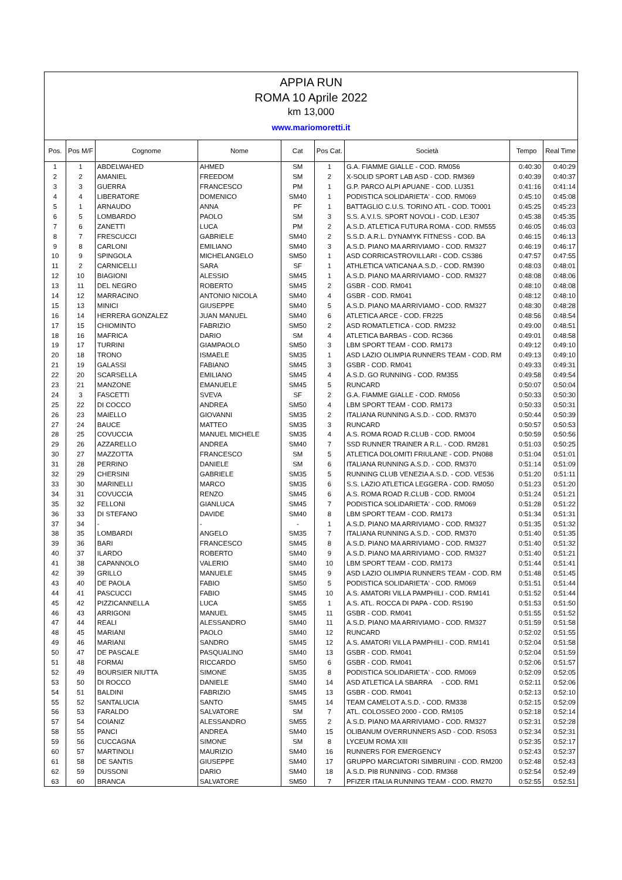APPIA RUN
ROMA 10 Aprile 2022
km 13,000
www.mariomoretti.it
| Pos. | Pos M/F | Cognome | Nome | Cat | Pos Cat. | Società | Tempo | Real Time |
| --- | --- | --- | --- | --- | --- | --- | --- | --- |
| 1 | 1 | ABDELWAHED | AHMED | SM | 1 | G.A. FIAMME GIALLE - COD. RM056 | 0:40:30 | 0:40:29 |
| 2 | 2 | AMANIEL | FREEDOM | SM | 2 | X-SOLID SPORT LAB ASD - COD. RM369 | 0:40:39 | 0:40:37 |
| 3 | 3 | GUERRA | FRANCESCO | PM | 1 | G.P. PARCO ALPI APUANE - COD. LU351 | 0:41:16 | 0:41:14 |
| 4 | 4 | LIBERATORE | DOMENICO | SM40 | 1 | PODISTICA SOLIDARIETA' - COD. RM069 | 0:45:10 | 0:45:08 |
| 5 | 1 | ARNAUDO | ANNA | PF | 1 | BATTAGLIO C.U.S. TORINO ATL - COD. TO001 | 0:45:25 | 0:45:23 |
| 6 | 5 | LOMBARDO | PAOLO | SM | 3 | S.S. A.V.I.S. SPORT NOVOLI - COD. LE307 | 0:45:38 | 0:45:35 |
| 7 | 6 | ZANETTI | LUCA | PM | 2 | A.S.D. ATLETICA FUTURA ROMA - COD. RM555 | 0:46:05 | 0:46:03 |
| 8 | 7 | FRESCUCCI | GABRIELE | SM40 | 2 | S.S.D. A.R.L. DYNAMYK FITNESS - COD. BA | 0:46:15 | 0:46:13 |
| 9 | 8 | CARLONI | EMILIANO | SM40 | 3 | A.S.D. PIANO MA ARRIVIAMO - COD. RM327 | 0:46:19 | 0:46:17 |
| 10 | 9 | SPINGOLA | MICHELANGELO | SM50 | 1 | ASD CORRICASTROVILLARI - COD. CS386 | 0:47:57 | 0:47:55 |
| 11 | 2 | CARNICELLI | SARA | SF | 1 | ATHLETICA VATICANA A.S.D. - COD. RM390 | 0:48:03 | 0:48:01 |
| 12 | 10 | BIAGIONI | ALESSIO | SM45 | 1 | A.S.D. PIANO MA ARRIVIAMO - COD. RM327 | 0:48:08 | 0:48:06 |
| 13 | 11 | DEL NEGRO | ROBERTO | SM45 | 2 | GSBR - COD. RM041 | 0:48:10 | 0:48:08 |
| 14 | 12 | MARRACINO | ANTONIO NICOLA | SM40 | 4 | GSBR - COD. RM041 | 0:48:12 | 0:48:10 |
| 15 | 13 | MINICI | GIUSEPPE | SM40 | 5 | A.S.D. PIANO MA ARRIVIAMO - COD. RM327 | 0:48:30 | 0:48:28 |
| 16 | 14 | HERRERA GONZALEZ | JUAN MANUEL | SM40 | 6 | ATLETICA ARCE - COD. FR225 | 0:48:56 | 0:48:54 |
| 17 | 15 | CHIOMINTO | FABRIZIO | SM50 | 2 | ASD ROMATLETICA - COD. RM232 | 0:49:00 | 0:48:51 |
| 18 | 16 | MAFRICA | DARIO | SM | 4 | ATLETICA BARBAS - COD. RC366 | 0:49:01 | 0:48:58 |
| 19 | 17 | TURRINI | GIAMPAOLO | SM50 | 3 | LBM SPORT TEAM - COD. RM173 | 0:49:12 | 0:49:10 |
| 20 | 18 | TRONO | ISMAELE | SM35 | 1 | ASD LAZIO OLIMPIA RUNNERS TEAM - COD. RM | 0:49:13 | 0:49:10 |
| 21 | 19 | GALASSI | FABIANO | SM45 | 3 | GSBR - COD. RM041 | 0:49:33 | 0:49:31 |
| 22 | 20 | SCARSELLA | EMILIANO | SM45 | 4 | A.S.D. GO RUNNING - COD. RM355 | 0:49:58 | 0:49:54 |
| 23 | 21 | MANZONE | EMANUELE | SM45 | 5 | RUNCARD | 0:50:07 | 0:50:04 |
| 24 | 3 | FASCETTI | SVEVA | SF | 2 | G.A. FIAMME GIALLE - COD. RM056 | 0:50:33 | 0:50:30 |
| 25 | 22 | DI COCCO | ANDREA | SM50 | 4 | LBM SPORT TEAM - COD. RM173 | 0:50:33 | 0:50:31 |
| 26 | 23 | MAIELLO | GIOVANNI | SM35 | 2 | ITALIANA RUNNING A.S.D. - COD. RM370 | 0:50:44 | 0:50:39 |
| 27 | 24 | BAUCE | MATTEO | SM35 | 3 | RUNCARD | 0:50:57 | 0:50:53 |
| 28 | 25 | COVUCCIA | MANUEL MICHELE | SM35 | 4 | A.S. ROMA ROAD R.CLUB - COD. RM004 | 0:50:59 | 0:50:56 |
| 29 | 26 | AZZARELLO | ANDREA | SM40 | 7 | SSD RUNNER TRAINER A R.L. - COD. RM281 | 0:51:03 | 0:50:25 |
| 30 | 27 | MAZZOTTA | FRANCESCO | SM | 5 | ATLETICA DOLOMITI FRIULANE - COD. PN088 | 0:51:04 | 0:51:01 |
| 31 | 28 | PERRINO | DANIELE | SM | 6 | ITALIANA RUNNING A.S.D. - COD. RM370 | 0:51:14 | 0:51:09 |
| 32 | 29 | CHERSINI | GABRIELE | SM35 | 5 | RUNNING CLUB VENEZIA A.S.D. - COD. VE536 | 0:51:20 | 0:51:11 |
| 33 | 30 | MARINELLI | MARCO | SM35 | 6 | S.S. LAZIO ATLETICA LEGGERA - COD. RM050 | 0:51:23 | 0:51:20 |
| 34 | 31 | COVUCCIA | RENZO | SM45 | 6 | A.S. ROMA ROAD R.CLUB - COD. RM004 | 0:51:24 | 0:51:21 |
| 35 | 32 | FELLONI | GIANLUCA | SM45 | 7 | PODISTICA SOLIDARIETA' - COD. RM069 | 0:51:28 | 0:51:22 |
| 36 | 33 | DI STEFANO | DAVIDE | SM40 | 8 | LBM SPORT TEAM - COD. RM173 | 0:51:34 | 0:51:31 |
| 37 | 34 | - | - | - | 1 | A.S.D. PIANO MA ARRIVIAMO - COD. RM327 | 0:51:35 | 0:51:32 |
| 38 | 35 | LOMBARDI | ANGELO | SM35 | 7 | ITALIANA RUNNING A.S.D. - COD. RM370 | 0:51:40 | 0:51:35 |
| 39 | 36 | BARI | FRANCESCO | SM45 | 8 | A.S.D. PIANO MA ARRIVIAMO - COD. RM327 | 0:51:40 | 0:51:32 |
| 40 | 37 | ILARDO | ROBERTO | SM40 | 9 | A.S.D. PIANO MA ARRIVIAMO - COD. RM327 | 0:51:40 | 0:51:21 |
| 41 | 38 | CAPANNOLO | VALERIO | SM40 | 10 | LBM SPORT TEAM - COD. RM173 | 0:51:44 | 0:51:41 |
| 42 | 39 | GRILLO | MANUELE | SM45 | 9 | ASD LAZIO OLIMPIA RUNNERS TEAM - COD. RM | 0:51:48 | 0:51:45 |
| 43 | 40 | DE PAOLA | FABIO | SM50 | 5 | PODISTICA SOLIDARIETA' - COD. RM069 | 0:51:51 | 0:51:44 |
| 44 | 41 | PASCUCCI | FABIO | SM45 | 10 | A.S. AMATORI VILLA PAMPHILI - COD. RM141 | 0:51:52 | 0:51:44 |
| 45 | 42 | PIZZICANNELLA | LUCA | SM55 | 1 | A.S. ATL. ROCCA DI PAPA - COD. RS190 | 0:51:53 | 0:51:50 |
| 46 | 43 | ARRIGONI | MANUEL | SM45 | 11 | GSBR - COD. RM041 | 0:51:55 | 0:51:52 |
| 47 | 44 | REALI | ALESSANDRO | SM40 | 11 | A.S.D. PIANO MA ARRIVIAMO - COD. RM327 | 0:51:59 | 0:51:58 |
| 48 | 45 | MARIANI | PAOLO | SM40 | 12 | RUNCARD | 0:52:02 | 0:51:55 |
| 49 | 46 | MARIANI | SANDRO | SM45 | 12 | A.S. AMATORI VILLA PAMPHILI - COD. RM141 | 0:52:04 | 0:51:58 |
| 50 | 47 | DE PASCALE | PASQUALINO | SM40 | 13 | GSBR - COD. RM041 | 0:52:04 | 0:51:59 |
| 51 | 48 | FORMAI | RICCARDO | SM50 | 6 | GSBR - COD. RM041 | 0:52:06 | 0:51:57 |
| 52 | 49 | BOURSIER NIUTTA | SIMONE | SM35 | 8 | PODISTICA SOLIDARIETA' - COD. RM069 | 0:52:09 | 0:52:05 |
| 53 | 50 | DI ROCCO | DANIELE | SM40 | 14 | ASD ATLETICA LA SBARRA - COD. RM1 | 0:52:11 | 0:52:06 |
| 54 | 51 | BALDINI | FABRIZIO | SM45 | 13 | GSBR - COD. RM041 | 0:52:13 | 0:52:10 |
| 55 | 52 | SANTALUCIA | SANTO | SM45 | 14 | TEAM CAMELOT A.S.D. - COD. RM338 | 0:52:15 | 0:52:09 |
| 56 | 53 | FARALDO | SALVATORE | SM | 7 | ATL. COLOSSEO 2000 - COD. RM105 | 0:52:18 | 0:52:14 |
| 57 | 54 | COIANIZ | ALESSANDRO | SM55 | 2 | A.S.D. PIANO MA ARRIVIAMO - COD. RM327 | 0:52:31 | 0:52:28 |
| 58 | 55 | PANCI | ANDREA | SM40 | 15 | OLIBANUM OVERRUNNERS ASD - COD. RS053 | 0:52:34 | 0:52:31 |
| 59 | 56 | CUCCAGNA | SIMONE | SM | 8 | LYCEUM ROMA XIII | 0:52:35 | 0:52:17 |
| 60 | 57 | MARTINOLI | MAURIZIO | SM40 | 16 | RUNNERS FOR EMERGENCY | 0:52:43 | 0:52:37 |
| 61 | 58 | DE SANTIS | GIUSEPPE | SM40 | 17 | GRUPPO MARCIATORI SIMBRUINI - COD. RM200 | 0:52:48 | 0:52:43 |
| 62 | 59 | DUSSONI | DARIO | SM40 | 18 | A.S.D. PI8 RUNNING - COD. RM368 | 0:52:54 | 0:52:49 |
| 63 | 60 | BRANCA | SALVATORE | SM50 | 7 | PFIZER ITALIA RUNNING TEAM - COD. RM270 | 0:52:55 | 0:52:51 |